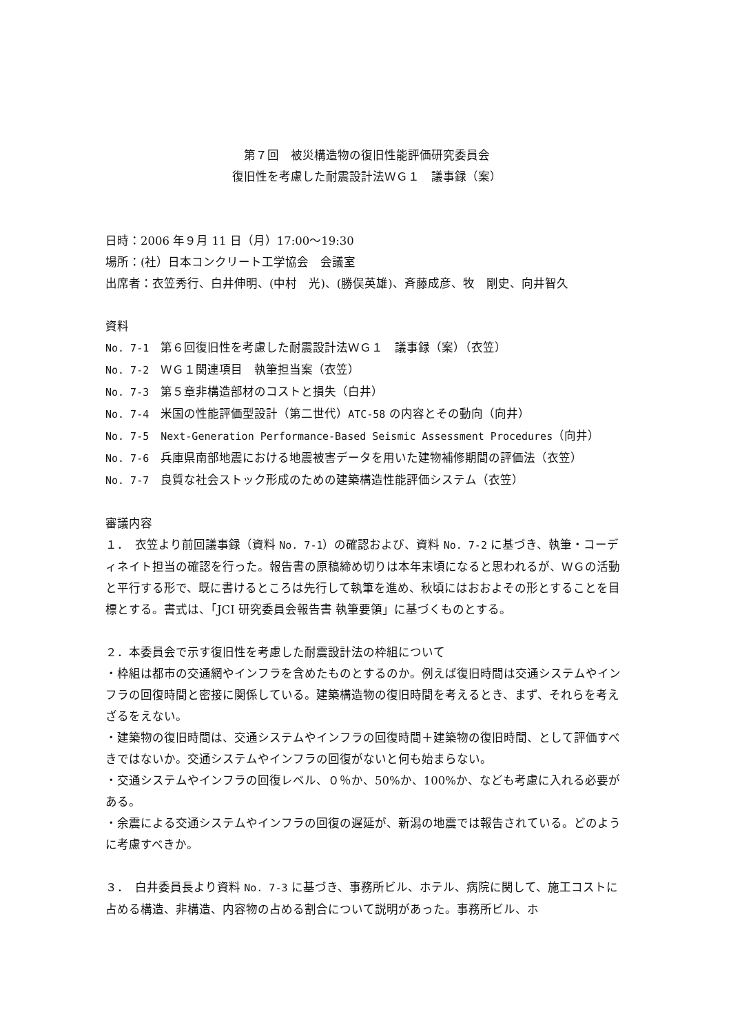第７回　被災構造物の復旧性能評価研究委員会
復旧性を考慮した耐震設計法ＷＧ１　議事録（案）
日時：2006 年９月 11 日（月）17:00～19:30
場所：(社）日本コンクリート工学協会　会議室
出席者：衣笠秀行、白井伸明、(中村　光)、(勝俣英雄)、斉藤成彦、牧　剛史、向井智久
資料
No. 7-1　第６回復旧性を考慮した耐震設計法ＷＧ１　議事録（案）（衣笠）
No. 7-2　ＷＧ１関連項目　執筆担当案（衣笠）
No. 7-3　第５章非構造部材のコストと損失（白井）
No. 7-4　米国の性能評価型設計（第二世代）ATC-58 の内容とその動向（向井）
No. 7-5　Next-Generation Performance-Based Seismic Assessment Procedures（向井）
No. 7-6　兵庫県南部地震における地震被害データを用いた建物補修期間の評価法（衣笠）
No. 7-7　良質な社会ストック形成のための建築構造性能評価システム（衣笠）
審議内容
１．　衣笠より前回議事録（資料 No. 7-1）の確認および、資料 No. 7-2 に基づき、執筆・コーディネイト担当の確認を行った。報告書の原稿締め切りは本年末頃になると思われるが、ＷＧの活動と平行する形で、既に書けるところは先行して執筆を進め、秋頃にはおおよその形とすることを目標とする。書式は、「JCI 研究委員会報告書 執筆要領」に基づくものとする。
２．本委員会で示す復旧性を考慮した耐震設計法の枠組について
・枠組は都市の交通網やインフラを含めたものとするのか。例えば復旧時間は交通システムやインフラの回復時間と密接に関係している。建築構造物の復旧時間を考えるとき、まず、それらを考えざるをえない。
・建築物の復旧時間は、交通システムやインフラの回復時間＋建築物の復旧時間、として評価すべきではないか。交通システムやインフラの回復がないと何も始まらない。
・交通システムやインフラの回復レベル、０％か、50%か、100%か、なども考慮に入れる必要がある。
・余震による交通システムやインフラの回復の遅延が、新潟の地震では報告されている。どのように考慮すべきか。
３．　白井委員長より資料 No. 7-3 に基づき、事務所ビル、ホテル、病院に関して、施工コストに占める構造、非構造、内容物の占める割合について説明があった。事務所ビル、ホ